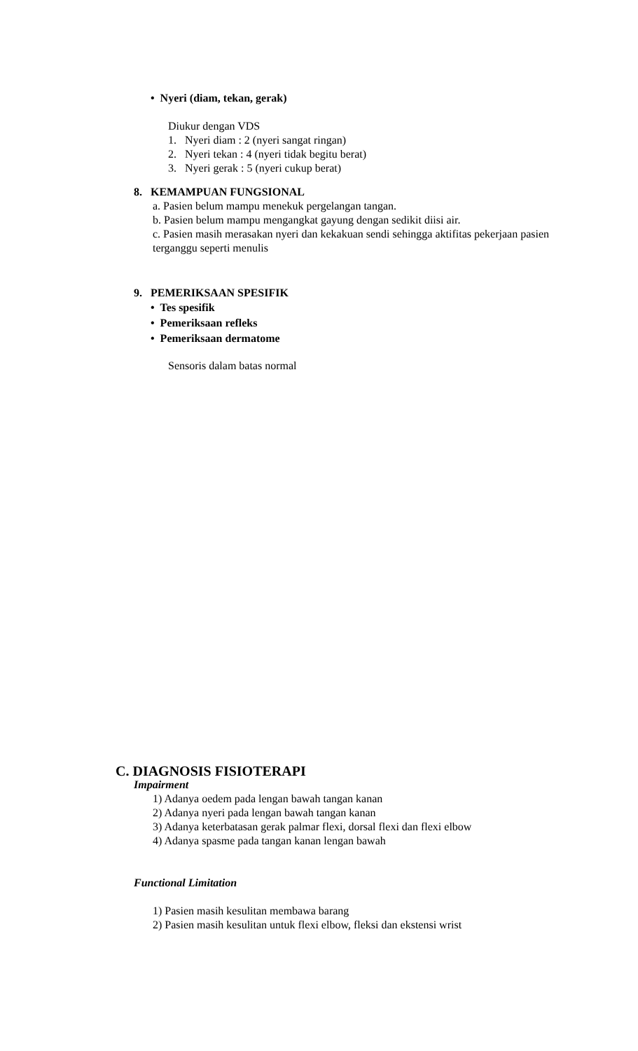• Nyeri (diam, tekan, gerak)
Diukur dengan VDS
1. Nyeri diam : 2 (nyeri sangat ringan)
2. Nyeri tekan : 4 (nyeri tidak begitu berat)
3. Nyeri gerak : 5 (nyeri cukup berat)
8. KEMAMPUAN FUNGSIONAL
a. Pasien belum mampu menekuk pergelangan tangan.
b. Pasien belum mampu mengangkat gayung dengan sedikit diisi air.
c. Pasien masih merasakan nyeri dan kekakuan sendi sehingga aktifitas pekerjaan pasien terganggu seperti menulis
9. PEMERIKSAAN SPESIFIK
• Tes spesifik
• Pemeriksaan refleks
• Pemeriksaan dermatome
Sensoris dalam batas normal
C. DIAGNOSIS FISIOTERAPI
Impairment
1) Adanya oedem pada lengan bawah tangan kanan
2) Adanya nyeri pada lengan bawah tangan kanan
3) Adanya keterbatasan gerak palmar flexi, dorsal flexi dan flexi elbow
4) Adanya spasme pada tangan kanan lengan bawah
Functional Limitation
1) Pasien masih kesulitan membawa barang
2) Pasien masih kesulitan untuk flexi elbow, fleksi dan ekstensi wrist